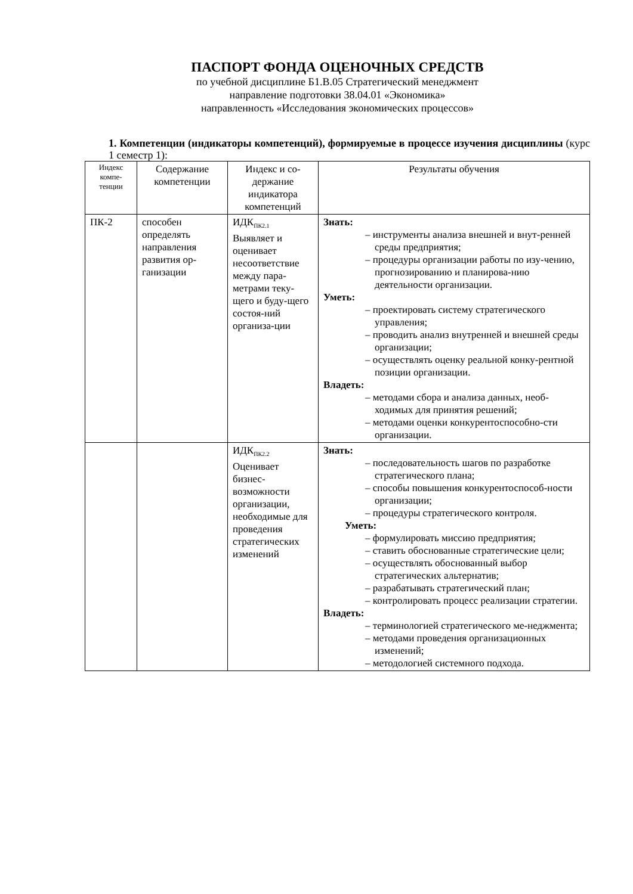ПАСПОРТ ФОНДА ОЦЕНОЧНЫХ СРЕДСТВ
по учебной дисциплине Б1.В.05 Стратегический менеджмент
направление подготовки 38.04.01 «Экономика»
направленность «Исследования экономических процессов»
1. Компетенции (индикаторы компетенций), формируемые в процессе изучения дисциплины (курс 1 семестр 1):
| Индекс компе-тенции | Содержание компетенции | Индекс и со-держание индикатора компетенций | Результаты обучения |
| --- | --- | --- | --- |
| ПК-2 | способен определять направления развития ор-ганизации | ИДК<sub>ПК2.1</sub> Выявляет и оценивает несоответствие между пара-метрами теку-щего и буду-щего состоя-ний организа-ции | Знать: – инструменты анализа внешней и внут-ренней среды предприятия; – процедуры организации работы по изу-чению, прогнозированию и планирова-нию деятельности организации. Уметь: – проектировать систему стратегического управления; – проводить анализ внутренней и внешней среды организации; – осуществлять оценку реальной конку-рентной позиции организации. Владеть: – методами сбора и анализа данных, необ-ходимых для принятия решений; – методами оценки конкурентоспособно-сти организации. |
| | | ИДК<sub>ПК2.2</sub> Оценивает бизнес-возможности организации, необходимые для проведения стратегических изменений | Знать: – последовательность шагов по разработке стратегического плана; – способы повышения конкурентоспособ-ности организации; – процедуры стратегического контроля. Уметь: – формулировать миссию предприятия; – ставить обоснованные стратегические цели; – осуществлять обоснованный выбор стратегических альтернатив; – разрабатывать стратегический план; – контролировать процесс реализации стратегии. Владеть: – терминологией стратегического ме-неджмента; – методами проведения организационных изменений; – методологией системного подхода. |